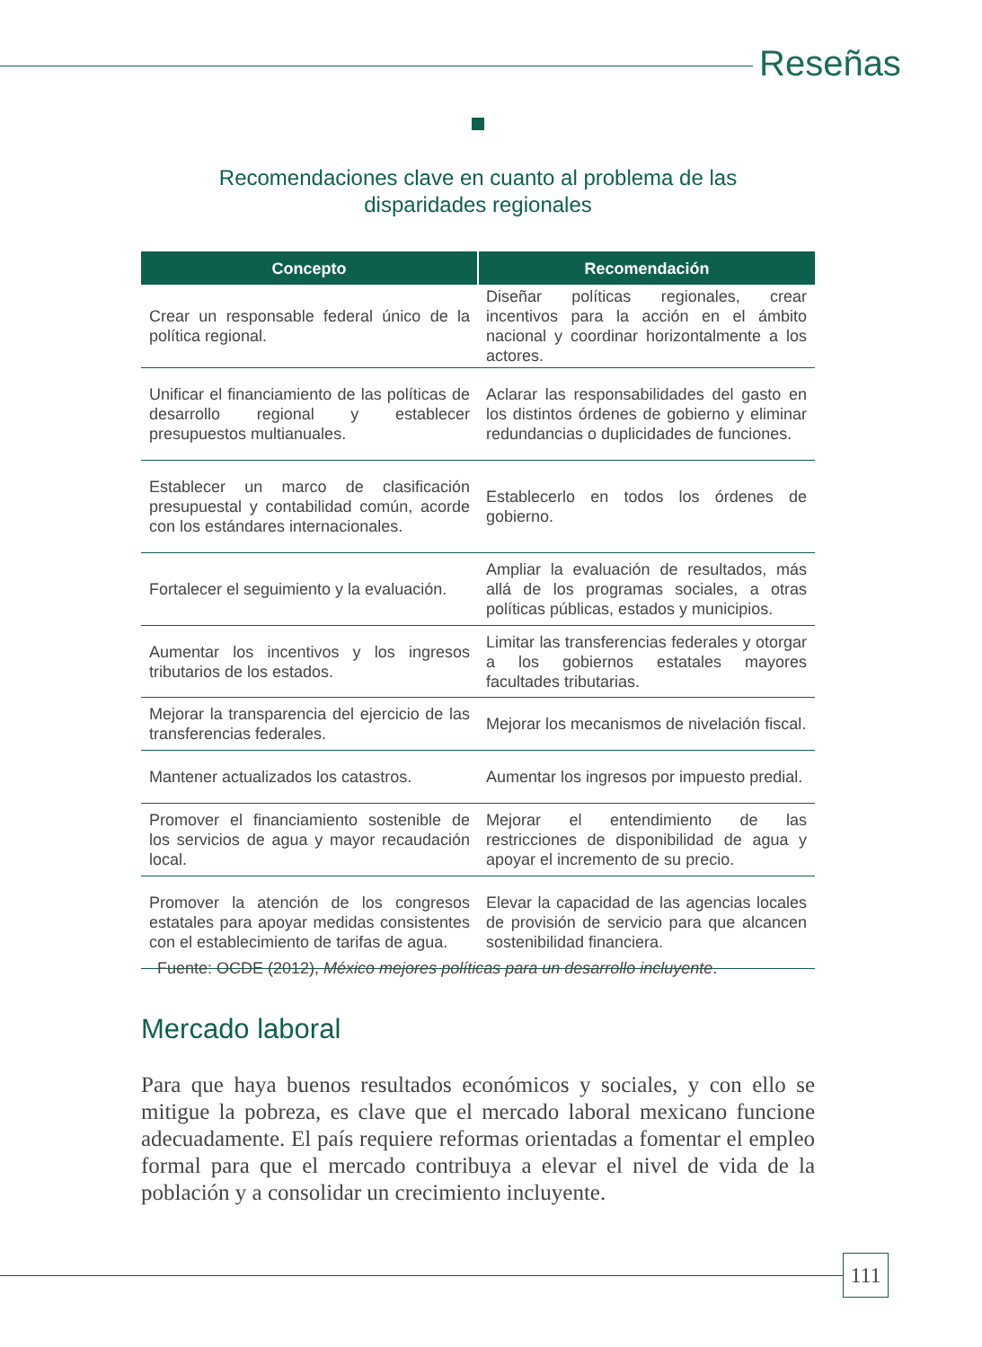Reseñas
Recomendaciones clave en cuanto al problema de las
disparidades regionales
| Concepto | Recomendación |
| --- | --- |
| Crear un responsable federal único de la política regional. | Diseñar políticas regionales, crear incentivos para la acción en el ámbito nacional y coordinar horizontalmente a los actores. |
| Unificar el financiamiento de las políticas de desarrollo regional y establecer presupuestos multianuales. | Aclarar las responsabilidades del gasto en los distintos órdenes de gobierno y eliminar redundancias o duplicidades de funciones. |
| Establecer un marco de clasificación presupuestal y contabilidad común, acorde con los estándares internacionales. | Establecerlo en todos los órdenes de gobierno. |
| Fortalecer el seguimiento y la evaluación. | Ampliar la evaluación de resultados, más allá de los programas sociales, a otras políticas públicas, estados y municipios. |
| Aumentar los incentivos y los ingresos tributarios de los estados. | Limitar las transferencias federales y otorgar a los gobiernos estatales mayores facultades tributarias. |
| Mejorar la transparencia del ejercicio de las transferencias federales. | Mejorar los mecanismos de nivelación fiscal. |
| Mantener actualizados los catastros. | Aumentar los ingresos por impuesto predial. |
| Promover el financiamiento sostenible de los servicios de agua y mayor recaudación local. | Mejorar el entendimiento de las restricciones de disponibilidad de agua y apoyar el incremento de su precio. |
| Promover la atención de los congresos estatales para apoyar medidas consistentes con el establecimiento de tarifas de agua. | Elevar la capacidad de las agencias locales de provisión de servicio para que alcancen sostenibilidad financiera. |
Fuente: OCDE (2012), México mejores políticas para un desarrollo incluyente.
Mercado laboral
Para que haya buenos resultados económicos y sociales, y con ello se mitigue la pobreza, es clave que el mercado laboral mexicano funcione adecuadamente. El país requiere reformas orientadas a fomentar el empleo formal para que el mercado contribuya a elevar el nivel de vida de la población y a consolidar un crecimiento incluyente.
111